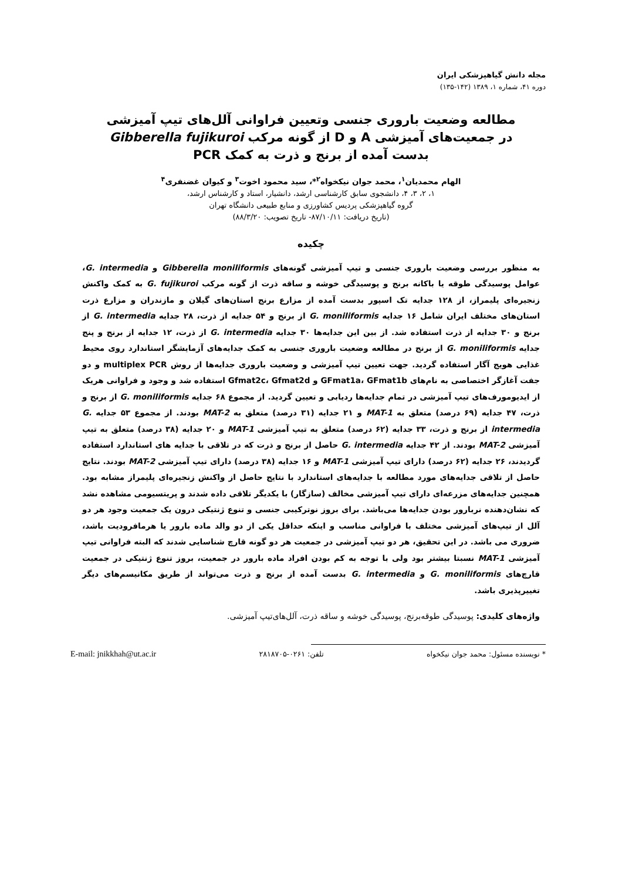مجله دانش گیاهپزشکی ایران
دوره ۴۱، شماره ۱، ۱۳۸۹ (۱۴۲-۱۳۵)
مطالعه وضعیت باروری جنسی وتعیین فراوانی آلل‌های تیپ آمیزشی
در جمعیت‌های آمیزشی A و D از گونه مرکب Gibberella fujikuroi
بدست آمده از برنج و ذرت به کمک PCR
الهام محمدیان<sup>۱</sup>، محمد جوان نیکخواه<sup>۲</sup>*، سید محمود اخوت<sup>۳</sup> و کیوان غضنفری<sup>۴</sup>
۱، ۲، ۳، ۴، دانشجوی سابق کارشناسی ارشد، دانشیار، استاد و کارشناس ارشد،
گروه گیاهپزشکی پردیس کشاورزی و منابع طبیعی دانشگاه تهران
(تاریخ دریافت: ۸۷/۱۰/۱۱- تاریخ تصویب: ۸۸/۳/۲۰)
چکیده
به منظور بررسی وضعیت باروری جنسی و تیپ آمیزشی گونه‌های Gibberella moniliformis و G. intermedia، عوامل پوسیدگی طوقه یا باکانه برنج و پوسیدگی خوشه و ساقه ذرت از گونه مرکب G. fujikuroi به کمک واکنش زنجیره‌ای پلیمراز، از ۱۲۸ جدایه تک اسپور بدست آمده از مزارع برنج استان‌های گیلان و مازندران و مزارع ذرت استان‌های مختلف ایران شامل ۱۶ جدایه G. moniliformis از برنج و ۵۴ جدایه از ذرت، ۲۸ جدایه G. intermedia از برنج و ۳۰ جدایه از ذرت استفاده شد. از بین این جدایه‌ها ۳۰ جدایه G. intermedia از ذرت، ۱۲ جدایه از برنج و پنج جدایه G. moniliformis از برنج در مطالعه وضعیت باروری جنسی به کمک جدایه‌های آزمایشگر استاندارد روی محیط غذایی هویج آگار استفاده گردید. جهت تعیین تیپ آمیزشی و وضعیت باروری جدایه‌ها از روش multiplex PCR و دو جفت آغازگر اختصاصی به نام‌های GFmat1a، GFmat1b و Gfmat2c، Gfmat2d استفاده شد و وجود و فراوانی هریک از ایدیومورف‌های تیپ آمیزشی در تمام جدایه‌ها ردیابی و تعیین گردید. از مجموع ۶۸ جدایه G. moniliformis از برنج و ذرت، ۴۷ جدایه (۶۹ درصد) متعلق به MAT-1 و ۲۱ جدایه (۳۱ درصد) متعلق به MAT-2 بودند. از مجموع ۵۳ جدایه G. intermedia از برنج و ذرت، ۳۳ جدایه (۶۲ درصد) متعلق به تیپ آمیزشی MAT-1 و ۲۰ جدایه (۳۸ درصد) متعلق به تیپ آمیزشی MAT-2 بودند. از ۴۲ جدایه G. intermedia حاصل از برنج و ذرت که در تلاقی با جدایه های استاندارد استفاده گردیدند، ۲۶ جدایه (۶۲ درصد) دارای تیپ آمیزشی MAT-1 و ۱۶ جدایه (۳۸ درصد) دارای تیپ آمیزشی MAT-2 بودند. نتایج حاصل از تلاقی جدایه‌های مورد مطالعه با جدایه‌های استاندارد با نتایج حاصل از واکنش زنجیره‌ای پلیمراز مشابه بود. همچنین جدایه‌های مزرعه‌ای دارای تیپ آمیزشی مخالف (سازگار) با یکدیگر تلاقی داده شدند و پریتسیومی مشاهده نشد که نشان‌دهنده نربارور بودن جدایه‌ها می‌باشد. برای بروز نوترکیبی جنسی و تنوع ژنتیکی درون یک جمعیت وجود هر دو آلل از تیپ‌های آمیزشی مختلف با فراوانی مناسب و اینکه حداقل یکی از دو والد ماده بارور یا هرمافرودیت باشد، ضروری می باشد. در این تحقیق، هر دو تیپ آمیزشی در جمعیت هر دو گونه قارچ شناسایی شدند که البته فراوانی تیپ آمیزشی MAT-1 نسبتا بیشتر بود ولی با توجه به کم بودن افراد ماده بارور در جمعیت، بروز تنوع ژنتیکی در جمعیت قارچ‌های G. moniliformis و G. intermedia بدست آمده از برنج و ذرت می‌تواند از طریق مکانیسم‌های دیگر تغییرپذیری باشد.
واژه‌های کلیدی: پوسیدگی طوقه‌برنج، پوسیدگی خوشه و ساقه ذرت، آلل‌های‌تیپ آمیزشی.
* نویسنده مسئول: محمد جوان نیکخواه تلفن: ۰۲۶۱-۲۸۱۸۷۰۵ E-mail: jnikkhah@ut.ac.ir